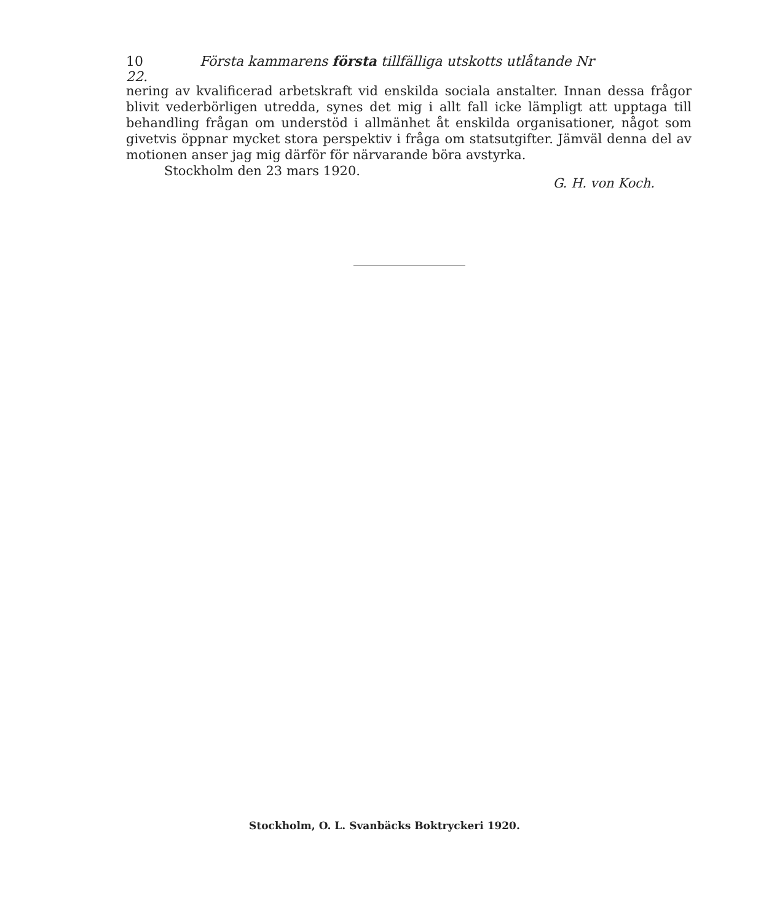10 Första kammarens första tillfälliga utskotts utlåtande Nr 22.
nering av kvalificerad arbetskraft vid enskilda sociala anstalter. Innan dessa frågor blivit vederbörligen utredda, synes det mig i allt fall icke lämpligt att upptaga till behandling frågan om understöd i allmänhet åt enskilda organisationer, något som givetvis öppnar mycket stora perspektiv i fråga om statsutgifter. Jämväl denna del av motionen anser jag mig därför för närvarande böra avstyrka.
Stockholm den 23 mars 1920.
G. H. von Koch.
Stockholm, O. L. Svanbäcks Boktryckeri 1920.